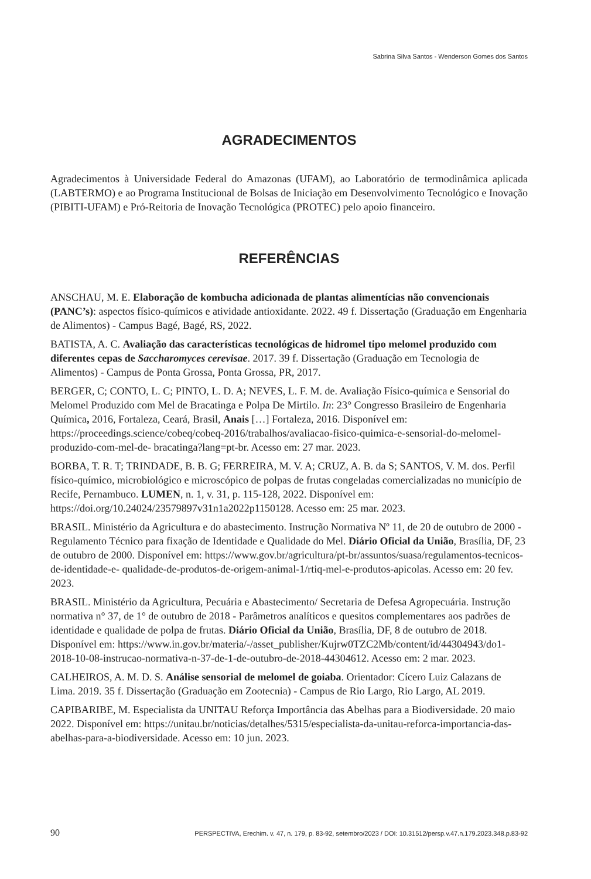Sabrina Silva Santos - Wenderson Gomes dos Santos
AGRADECIMENTOS
Agradecimentos à Universidade Federal do Amazonas (UFAM), ao Laboratório de termodinâmica aplicada (LABTERMO) e ao Programa Institucional de Bolsas de Iniciação em Desenvolvimento Tecnológico e Inovação (PIBITI-UFAM) e Pró-Reitoria de Inovação Tecnológica (PROTEC) pelo apoio financeiro.
REFERÊNCIAS
ANSCHAU, M. E. Elaboração de kombucha adicionada de plantas alimentícias não convencionais (PANC’s): aspectos físico-químicos e atividade antioxidante. 2022. 49 f. Dissertação (Graduação em Engenharia de Alimentos) - Campus Bagé, Bagé, RS, 2022.
BATISTA, A. C. Avaliação das características tecnológicas de hidromel tipo melomel produzido com diferentes cepas de Saccharomyces cerevisae. 2017. 39 f. Dissertação (Graduação em Tecnologia de Alimentos) - Campus de Ponta Grossa, Ponta Grossa, PR, 2017.
BERGER, C; CONTO, L. C; PINTO, L. D. A; NEVES, L. F. M. de. Avaliação Físico-química e Sensorial do Melomel Produzido com Mel de Bracatinga e Polpa De Mirtilo. In: 23° Congresso Brasileiro de Engenharia Química, 2016, Fortaleza, Ceará, Brasil, Anais […] Fortaleza, 2016. Disponível em: https://proceedings.science/cobeq/cobeq-2016/trabalhos/avaliacao-fisico-quimica-e-sensorial-do-melomel-produzido-com-mel-de- bracatinga?lang=pt-br. Acesso em: 27 mar. 2023.
BORBA, T. R. T; TRINDADE, B. B. G; FERREIRA, M. V. A; CRUZ, A. B. da S; SANTOS, V. M. dos. Perfil físico-químico, microbiológico e microscópico de polpas de frutas congeladas comercializadas no município de Recife, Pernambuco. LUMEN, n. 1, v. 31, p. 115-128, 2022. Disponível em: https://doi.org/10.24024/23579897v31n1a2022p1150128. Acesso em: 25 mar. 2023.
BRASIL. Ministério da Agricultura e do abastecimento. Instrução Normativa Nº 11, de 20 de outubro de 2000 -Regulamento Técnico para fixação de Identidade e Qualidade do Mel. Diário Oficial da União, Brasília, DF, 23 de outubro de 2000. Disponível em: https://www.gov.br/agricultura/pt-br/assuntos/suasa/regulamentos-tecnicos-de-identidade-e- qualidade-de-produtos-de-origem-animal-1/rtiq-mel-e-produtos-apicolas. Acesso em: 20 fev. 2023.
BRASIL. Ministério da Agricultura, Pecuária e Abastecimento/ Secretaria de Defesa Agropecuária. Instrução normativa n° 37, de 1° de outubro de 2018 - Parâmetros analíticos e quesitos complementares aos padrões de identidade e qualidade de polpa de frutas. Diário Oficial da União, Brasília, DF, 8 de outubro de 2018. Disponível em: https://www.in.gov.br/materia/-/asset_publisher/Kujrw0TZC2Mb/content/id/44304943/do1-2018-10-08-instrucao-normativa-n-37-de-1-de-outubro-de-2018-44304612. Acesso em: 2 mar. 2023.
CALHEIROS, A. M. D. S. Análise sensorial de melomel de goiaba. Orientador: Cícero Luiz Calazans de Lima. 2019. 35 f. Dissertação (Graduação em Zootecnia) - Campus de Rio Largo, Rio Largo, AL 2019.
CAPIBARIBE, M. Especialista da UNITAU Reforça Importância das Abelhas para a Biodiversidade. 20 maio 2022. Disponível em: https://unitau.br/noticias/detalhes/5315/especialista-da-unitau-reforca-importancia-das-abelhas-para-a-biodiversidade. Acesso em: 10 jun. 2023.
90 PERSPECTIVA, Erechim. v. 47, n. 179, p. 83-92, setembro/2023 / DOI: 10.31512/persp.v.47.n.179.2023.348.p.83-92